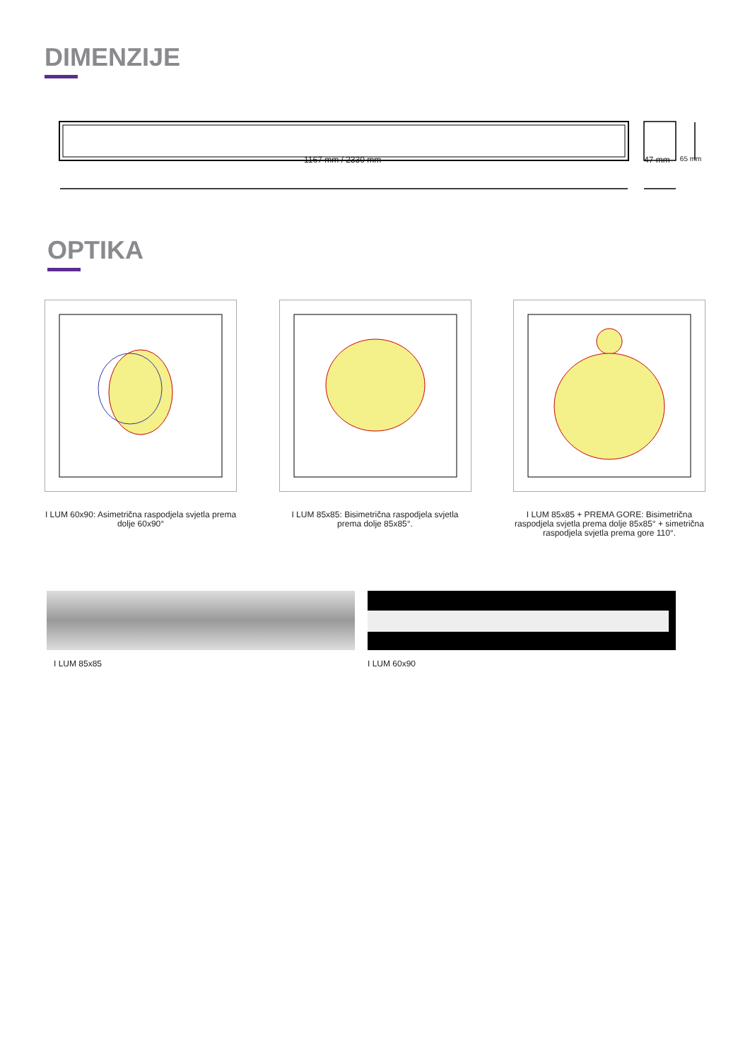DIMENZIJE
1167 mm / 2330 mm 47 mm 65 mm
OPTIKA
I LUM 60x90: Asimetrična raspodjela svjetla prema dolje 60x90°
I LUM 85x85: Bisimetrična raspodjela svjetla prema dolje 85x85°.
I LUM 85x85 + PREMA GORE: Bisimetrična raspodjela svjetla prema dolje 85x85° + simetrična raspodjela svjetla prema gore 110°.
I LUM 85x85 I LUM 60x90